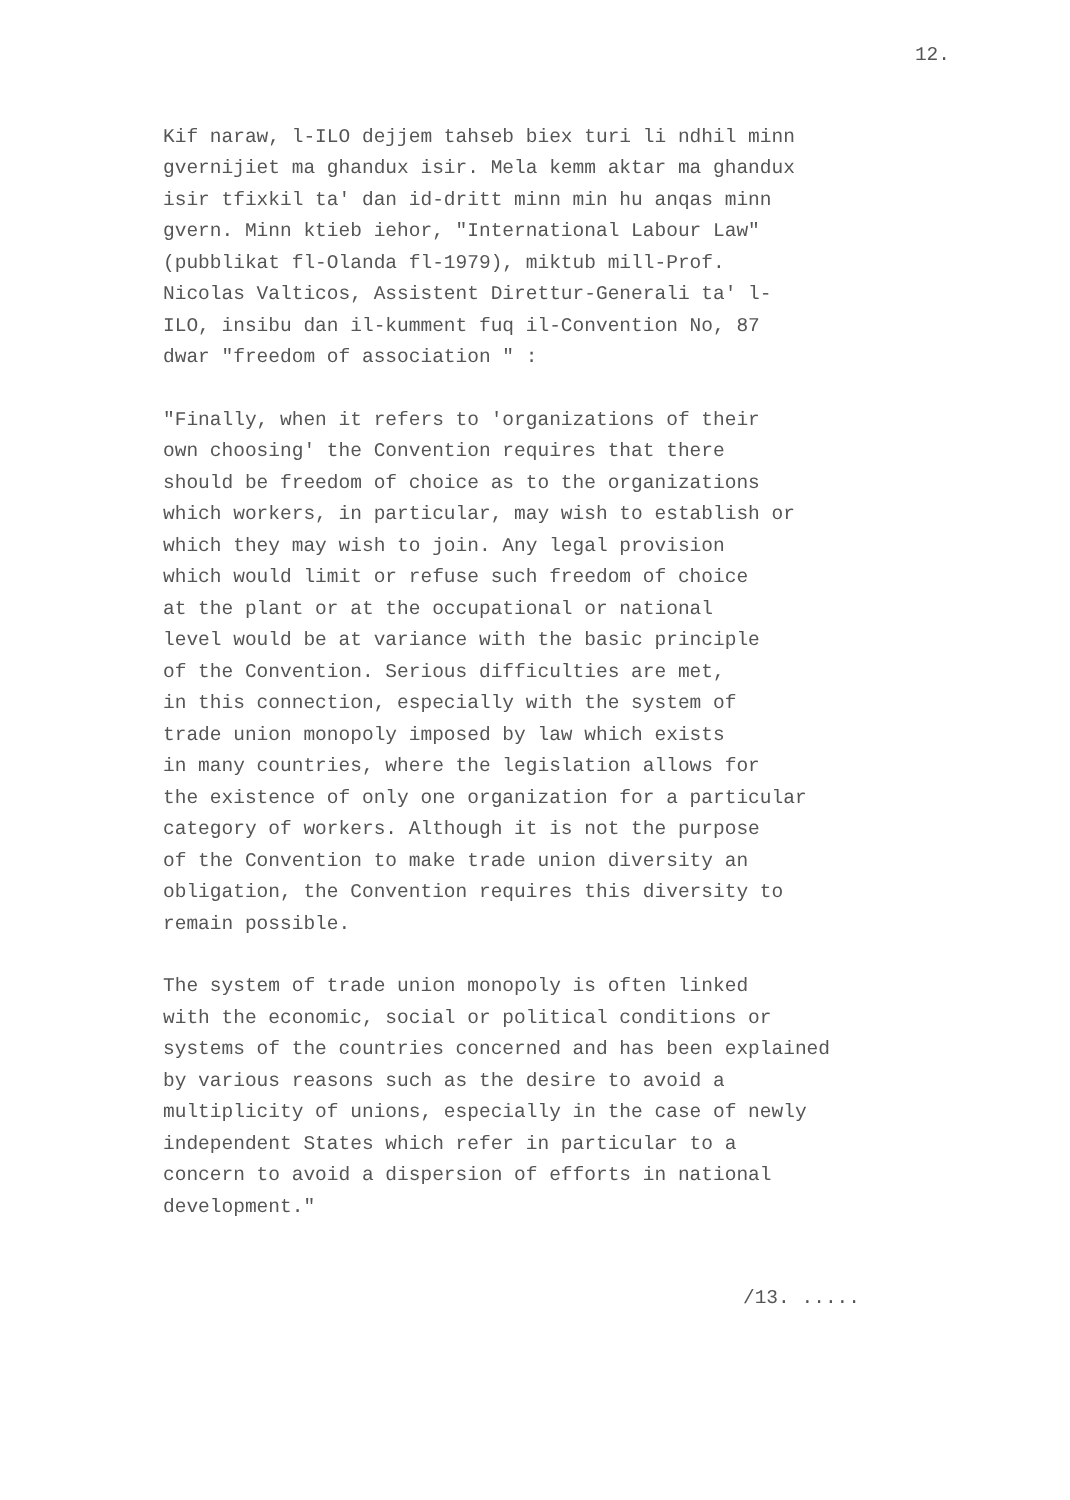12.
Kif naraw, l-ILO dejjem tahseb biex turi li ndhil minn gvernijiet ma ghandux isir. Mela kemm aktar ma ghandux isir tfixkil ta' dan id-dritt minn min hu anqas minn gvern. Minn ktieb iehor, "International Labour Law" (pubblikat fl-Olanda fl-1979), miktub mill-Prof. Nicolas Valticos, Assistent Direttur-Generali ta' l- ILO, insibu dan il-kumment fuq il-Convention No, 87 dwar "freedom of association " :
"Finally, when it refers to 'organizations of their own choosing' the Convention requires that there should be freedom of choice as to the organizations which workers, in particular, may wish to establish or which they may wish to join. Any legal provision which would limit or refuse such freedom of choice at the plant or at the occupational or national level would be at variance with the basic principle of the Convention. Serious difficulties are met, in this connection, especially with the system of trade union monopoly imposed by law which exists in many countries, where the legislation allows for the existence of only one organization for a particular category of workers. Although it is not the purpose of the Convention to make trade union diversity an obligation, the Convention requires this diversity to remain possible.
The system of trade union monopoly is often linked with the economic, social or political conditions or systems of the countries concerned and has been explained by various reasons such as the desire to avoid a multiplicity of unions, especially in the case of newly independent States which refer in particular to a concern to avoid a dispersion of efforts in national development."
/13. .....